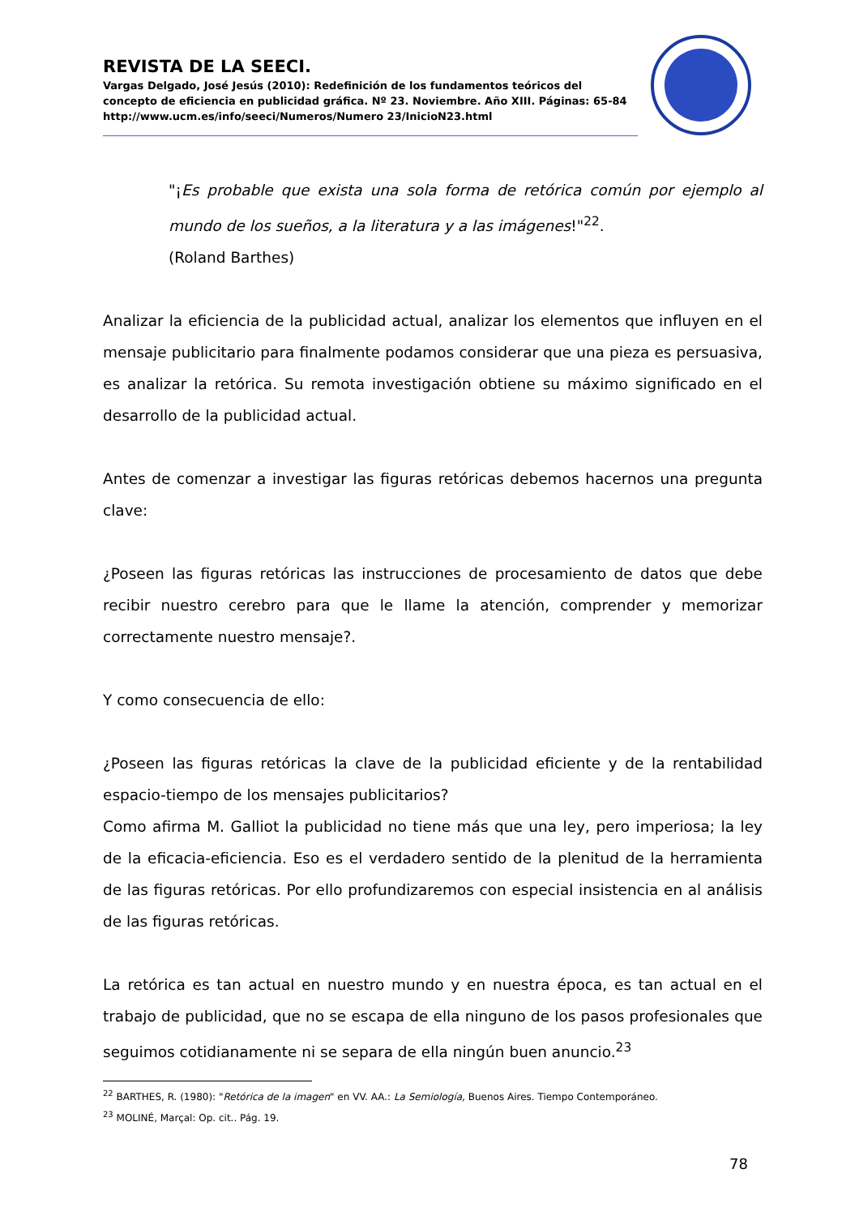REVISTA DE LA SEECI.
Vargas Delgado, José Jesús (2010): Redefinición de los fundamentos teóricos del concepto de eficiencia en publicidad gráfica. Nº 23. Noviembre. Año XIII. Páginas: 65-84
http://www.ucm.es/info/seeci/Numeros/Numero 23/InicioN23.html
"¡Es probable que exista una sola forma de retórica común por ejemplo al mundo de los sueños, a la literatura y a las imágenes!"<sup>22</sup>.
(Roland Barthes)
Analizar la eficiencia de la publicidad actual, analizar los elementos que influyen en el mensaje publicitario para finalmente podamos considerar que una pieza es persuasiva, es analizar la retórica. Su remota investigación obtiene su máximo significado en el desarrollo de la publicidad actual.
Antes de comenzar a investigar las figuras retóricas debemos hacernos una pregunta clave:
¿Poseen las figuras retóricas las instrucciones de procesamiento de datos que debe recibir nuestro cerebro para que le llame la atención, comprender y memorizar correctamente nuestro mensaje?.
Y como consecuencia de ello:
¿Poseen las figuras retóricas la clave de la publicidad eficiente y de la rentabilidad espacio-tiempo de los mensajes publicitarios?
Como afirma M. Galliot la publicidad no tiene más que una ley, pero imperiosa; la ley de la eficacia-eficiencia. Eso es el verdadero sentido de la plenitud de la herramienta de las figuras retóricas. Por ello profundizaremos con especial insistencia en al análisis de las figuras retóricas.
La retórica es tan actual en nuestro mundo y en nuestra época, es tan actual en el trabajo de publicidad, que no se escapa de ella ninguno de los pasos profesionales que seguimos cotidianamente ni se separa de ella ningún buen anuncio.<sup>23</sup>
<sup>22</sup> BARTHES, R. (1980): "Retórica de la imagen" en VV. AA.: La Semiología, Buenos Aires. Tiempo Contemporáneo.
<sup>23</sup> MOLINÉ, Marçal: Op. cit.. Pág. 19.
78